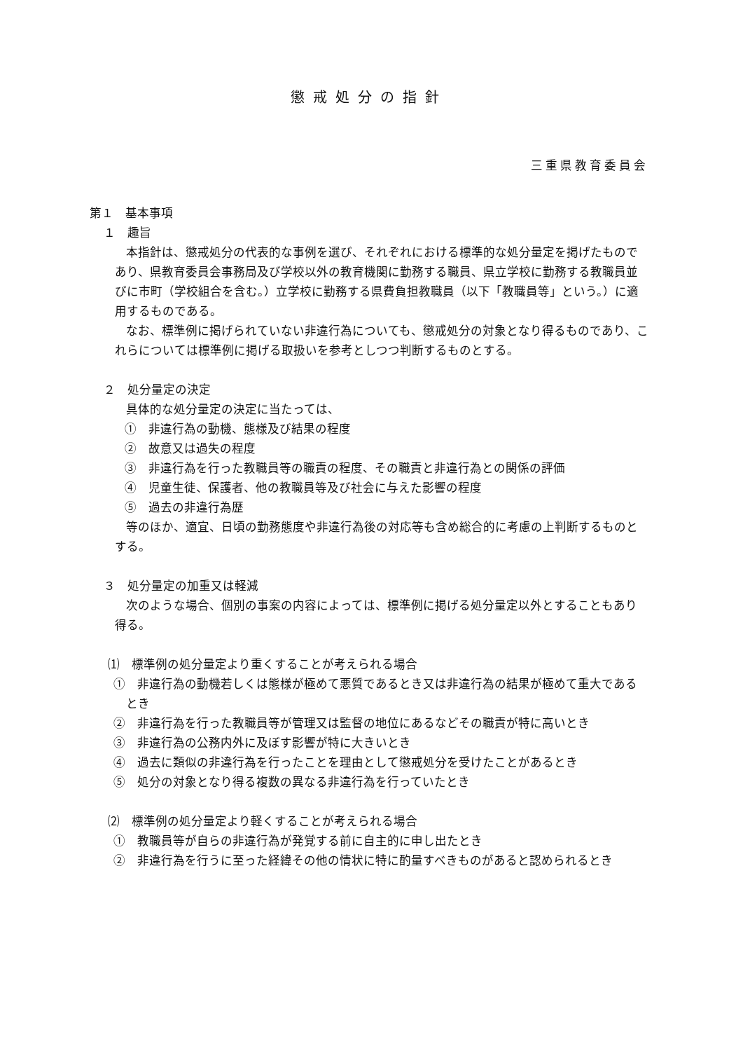懲戒処分の指針
三重県教育委員会
第１　基本事項
１　趣旨
本指針は、懲戒処分の代表的な事例を選び、それぞれにおける標準的な処分量定を掲げたものであり、県教育委員会事務局及び学校以外の教育機関に勤務する職員、県立学校に勤務する教職員並びに市町（学校組合を含む。）立学校に勤務する県費負担教職員（以下「教職員等」という。）に適用するものである。
なお、標準例に掲げられていない非違行為についても、懲戒処分の対象となり得るものであり、これらについては標準例に掲げる取扱いを参考としつつ判断するものとする。
２　処分量定の決定
具体的な処分量定の決定に当たっては、
①　非違行為の動機、態様及び結果の程度
②　故意又は過失の程度
③　非違行為を行った教職員等の職責の程度、その職責と非違行為との関係の評価
④　児童生徒、保護者、他の教職員等及び社会に与えた影響の程度
⑤　過去の非違行為歴
等のほか、適宜、日頃の勤務態度や非違行為後の対応等も含め総合的に考慮の上判断するものとする。
３　処分量定の加重又は軽減
次のような場合、個別の事案の内容によっては、標準例に掲げる処分量定以外とすることもあり得る。
⑴　標準例の処分量定より重くすることが考えられる場合
①　非違行為の動機若しくは態様が極めて悪質であるとき又は非違行為の結果が極めて重大であるとき
②　非違行為を行った教職員等が管理又は監督の地位にあるなどその職責が特に高いとき
③　非違行為の公務内外に及ぼす影響が特に大きいとき
④　過去に類似の非違行為を行ったことを理由として懲戒処分を受けたことがあるとき
⑤　処分の対象となり得る複数の異なる非違行為を行っていたとき
⑵　標準例の処分量定より軽くすることが考えられる場合
①　教職員等が自らの非違行為が発覚する前に自主的に申し出たとき
②　非違行為を行うに至った経緯その他の情状に特に酌量すべきものがあると認められるとき